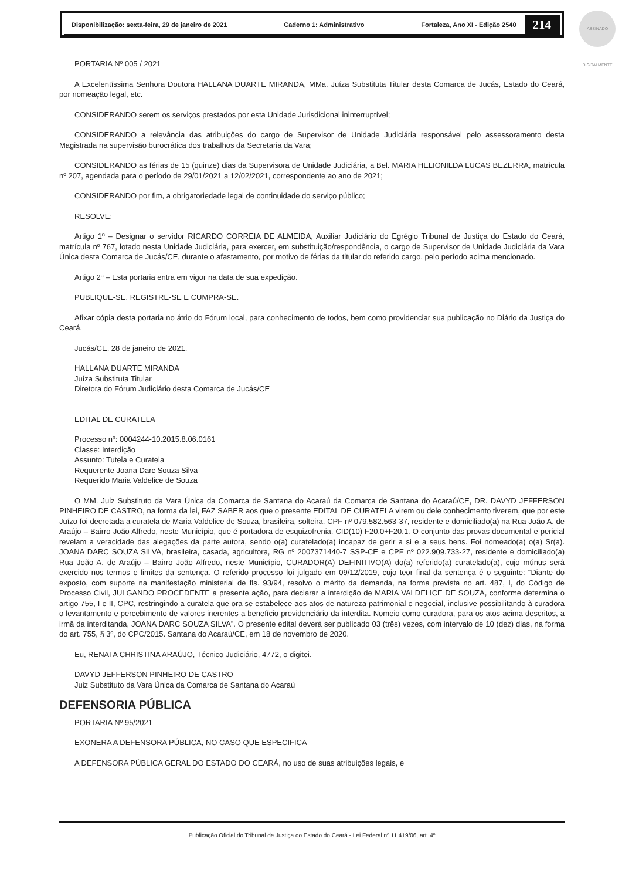Disponibilização: sexta-feira, 29 de janeiro de 2021 Caderno 1: Administrativo Fortaleza, Ano XI - Edição 2540
214
ASSINADO DIGITALMENTE
PORTARIA Nº 005 / 2021
A Excelentíssima Senhora Doutora HALLANA DUARTE MIRANDA, MMa. Juíza Substituta Titular desta Comarca de Jucás, Estado do Ceará, por nomeação legal, etc.
CONSIDERANDO serem os serviços prestados por esta Unidade Jurisdicional ininterruptível;
CONSIDERANDO a relevância das atribuições do cargo de Supervisor de Unidade Judiciária responsável pelo assessoramento desta Magistrada na supervisão burocrática dos trabalhos da Secretaria da Vara;
CONSIDERANDO as férias de 15 (quinze) dias da Supervisora de Unidade Judiciária, a Bel. MARIA HELIONILDA LUCAS BEZERRA, matrícula nº 207, agendada para o período de 29/01/2021 a 12/02/2021, correspondente ao ano de 2021;
CONSIDERANDO por fim, a obrigatoriedade legal de continuidade do serviço público;
RESOLVE:
Artigo 1º – Designar o servidor RICARDO CORREIA DE ALMEIDA, Auxiliar Judiciário do Egrégio Tribunal de Justiça do Estado do Ceará, matrícula nº 767, lotado nesta Unidade Judiciária, para exercer, em substituição/respondência, o cargo de Supervisor de Unidade Judiciária da Vara Única desta Comarca de Jucás/CE, durante o afastamento, por motivo de férias da titular do referido cargo, pelo período acima mencionado.
Artigo 2º – Esta portaria entra em vigor na data de sua expedição.
PUBLIQUE-SE. REGISTRE-SE E CUMPRA-SE.
Afixar cópia desta portaria no átrio do Fórum local, para conhecimento de todos, bem como providenciar sua publicação no Diário da Justiça do Ceará.
Jucás/CE, 28 de janeiro de 2021.
HALLANA DUARTE MIRANDA
Juíza Substituta Titular
Diretora do Fórum Judiciário desta Comarca de Jucás/CE
EDITAL DE CURATELA
Processo nº: 0004244-10.2015.8.06.0161
Classe: Interdição
Assunto: Tutela e Curatela
Requerente Joana Darc Souza Silva
Requerido Maria Valdelice de Souza
O MM. Juiz Substituto da Vara Única da Comarca de Santana do Acaraú da Comarca de Santana do Acaraú/CE, DR. DAVYD JEFFERSON PINHEIRO DE CASTRO, na forma da lei, FAZ SABER aos que o presente EDITAL DE CURATELA virem ou dele conhecimento tiverem, que por este Juízo foi decretada a curatela de Maria Valdelice de Souza, brasileira, solteira, CPF nº 079.582.563-37, residente e domiciliado(a) na Rua João A. de Araújo – Bairro João Alfredo, neste Município, que é portadora de esquizofrenia, CID(10) F20.0+F20.1. O conjunto das provas documental e pericial revelam a veracidade das alegações da parte autora, sendo o(a) curatelado(a) incapaz de gerir a si e a seus bens. Foi nomeado(a) o(a) Sr(a). JOANA DARC SOUZA SILVA, brasileira, casada, agricultora, RG nº 2007371440-7 SSP-CE e CPF nº 022.909.733-27, residente e domiciliado(a) Rua João A. de Araújo – Bairro João Alfredo, neste Município, CURADOR(A) DEFINITIVO(A) do(a) referido(a) curatelado(a), cujo múnus será exercido nos termos e limites da sentença. O referido processo foi julgado em 09/12/2019, cujo teor final da sentença é o seguinte: “Diante do exposto, com suporte na manifestação ministerial de fls. 93/94, resolvo o mérito da demanda, na forma prevista no art. 487, I, do Código de Processo Civil, JULGANDO PROCEDENTE a presente ação, para declarar a interdição de MARIA VALDELICE DE SOUZA, conforme determina o artigo 755, I e II, CPC, restringindo a curatela que ora se estabelece aos atos de natureza patrimonial e negocial, inclusive possibilitando à curadora o levantamento e percebimento de valores inerentes a benefício previdenciário da interdita. Nomeio como curadora, para os atos acima descritos, a irmã da interditanda, JOANA DARC SOUZA SILVA”. O presente edital deverá ser publicado 03 (três) vezes, com intervalo de 10 (dez) dias, na forma do art. 755, § 3º, do CPC/2015. Santana do Acaraú/CE, em 18 de novembro de 2020.
Eu, RENATA CHRISTINA ARAÚJO, Técnico Judiciário, 4772, o digitei.
DAVYD JEFFERSON PINHEIRO DE CASTRO
Juiz Substituto da Vara Única da Comarca de Santana do Acaraú
DEFENSORIA PÚBLICA
PORTARIA Nº 95/2021
EXONERA A DEFENSORA PÚBLICA, NO CASO QUE ESPECIFICA
A DEFENSORA PÚBLICA GERAL DO ESTADO DO CEARÁ, no uso de suas atribuições legais, e
Publicação Oficial do Tribunal de Justiça do Estado do Ceará - Lei Federal nº 11.419/06, art. 4º